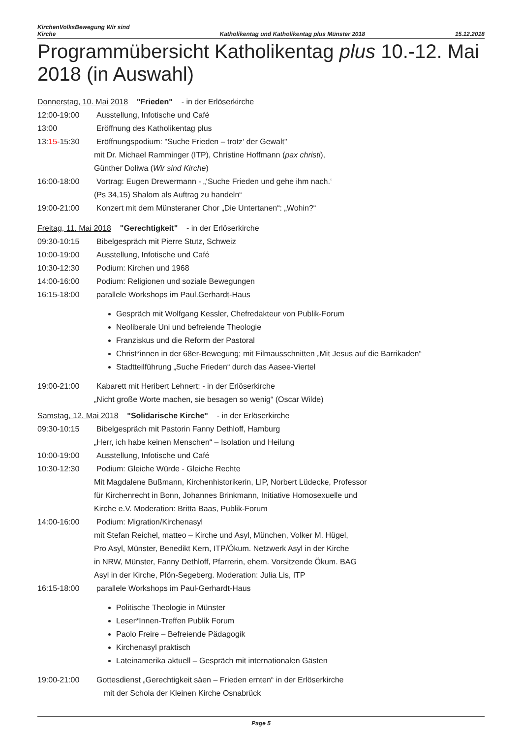KirchenVolksBewegung Wir sind
Kirche
Katholikentag und Katholikentag plus Münster 2018
15.12.2018
Programmübersicht Katholikentag plus 10.-12. Mai 2018 (in Auswahl)
Donnerstag, 10. Mai 2018 "Frieden" - in der Erlöserkirche
12:00-19:00 Ausstellung, Infotische und Café
13:00 Eröffnung des Katholikentag plus
13:15-15:30 Eröffnungspodium: "Suche Frieden – trotz' der Gewalt"
mit Dr. Michael Ramminger (ITP), Christine Hoffmann (pax christi),
Günther Doliwa (Wir sind Kirche)
16:00-18:00 Vortrag: Eugen Drewermann - „‘Suche Frieden und gehe ihm nach.‘
(Ps 34,15) Shalom als Auftrag zu handeln“
19:00-21:00 Konzert mit dem Münsteraner Chor „Die Untertanen“: „Wohin?“
Freitag, 11. Mai 2018 "Gerechtigkeit" - in der Erlöserkirche
09:30-10:15 Bibelgespräch mit Pierre Stutz, Schweiz
10:00-19:00 Ausstellung, Infotische und Café
10:30-12:30 Podium: Kirchen und 1968
14:00-16:00 Podium: Religionen und soziale Bewegungen
16:15-18:00 parallele Workshops im Paul.Gerhardt-Haus
Gespräch mit Wolfgang Kessler, Chefredakteur von Publik-Forum
Neoliberale Uni und befreiende Theologie
Franziskus und die Reform der Pastoral
Christ*innen in der 68er-Bewegung; mit Filmausschnitten „Mit Jesus auf die Barrikaden“
Stadtteilführung „Suche Frieden“ durch das Aasee-Viertel
19:00-21:00 Kabarett mit Heribert Lehnert: - in der Erlöserkirche
„Nicht große Worte machen, sie besagen so wenig“ (Oscar Wilde)
Samstag, 12. Mai 2018 "Solidarische Kirche" - in der Erlöserkirche
09:30-10:15 Bibelgespräch mit Pastorin Fanny Dethloff, Hamburg
„Herr, ich habe keinen Menschen“ – Isolation und Heilung
10:00-19:00 Ausstellung, Infotische und Café
10:30-12:30 Podium: Gleiche Würde - Gleiche Rechte
Mit Magdalene Bußmann, Kirchenhistorikerin, LIP, Norbert Lüdecke, Professor
für Kirchenrecht in Bonn, Johannes Brinkmann, Initiative Homosexuelle und
Kirche e.V. Moderation: Britta Baas, Publik-Forum
14:00-16:00 Podium: Migration/Kirchenasyl
mit Stefan Reichel, matteo – Kirche und Asyl, München, Volker M. Hügel,
Pro Asyl, Münster, Benedikt Kern, ITP/Ökum. Netzwerk Asyl in der Kirche
in NRW, Münster, Fanny Dethloff, Pfarrerin, ehem. Vorsitzende Ökum. BAG
Asyl in der Kirche, Plön-Segeberg. Moderation: Julia Lis, ITP
16:15-18:00 parallele Workshops im Paul-Gerhardt-Haus
Politische Theologie in Münster
Leser*Innen-Treffen Publik Forum
Paolo Freire – Befreiende Pädagogik
Kirchenasyl praktisch
Lateinamerika aktuell – Gespräch mit internationalen Gästen
19:00-21:00 Gottesdienst „Gerechtigkeit säen – Frieden ernten“ in der Erlöserkirche
mit der Schola der Kleinen Kirche Osnabrück
Page 5